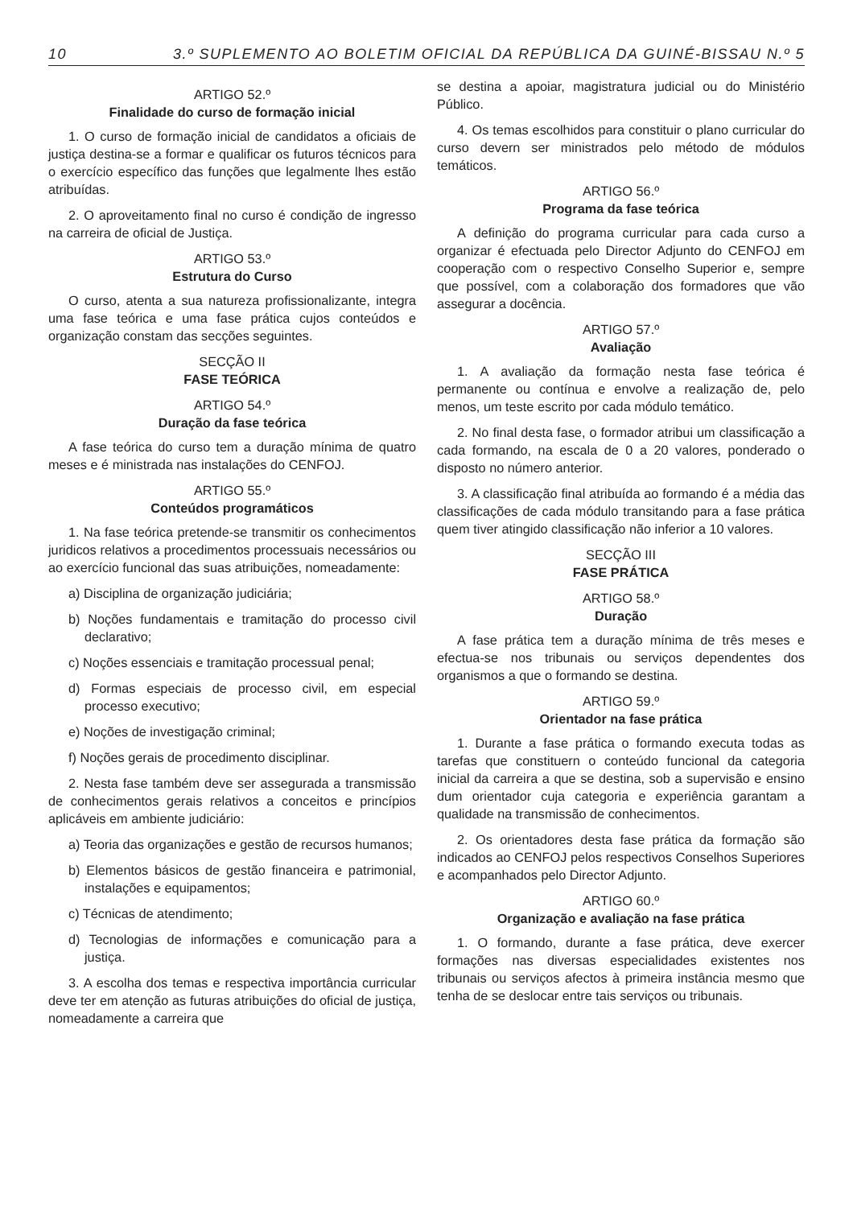10 3.º SUPLEMENTO AO BOLETIM OFICIAL DA REPÚBLICA DA GUINÉ-BISSAU N.º 5
ARTIGO 52.º
Finalidade do curso de formação inicial
1. O curso de formação inicial de candidatos a oficiais de justiça destina-se a formar e qualificar os futuros técnicos para o exercício específico das funções que legalmente lhes estão atribuídas.
2. O aproveitamento final no curso é condição de ingresso na carreira de oficial de Justiça.
ARTIGO 53.º
Estrutura do Curso
O curso, atenta a sua natureza profissionalizante, integra uma fase teórica e uma fase prática cujos conteúdos e organização constam das secções seguintes.
SECÇÃO II
FASE TEÓRICA
ARTIGO 54.º
Duração da fase teórica
A fase teórica do curso tem a duração mínima de quatro meses e é ministrada nas instalações do CENFOJ.
ARTIGO 55.º
Conteúdos programáticos
1. Na fase teórica pretende-se transmitir os conhecimentos juridicos relativos a procedimentos processuais necessários ou ao exercício funcional das suas atribuições, nomeadamente:
a) Disciplina de organização judiciária;
b) Noções fundamentais e tramitação do processo civil declarativo;
c) Noções essenciais e tramitação processual penal;
d) Formas especiais de processo civil, em especial processo executivo;
e) Noções de investigação criminal;
f) Noções gerais de procedimento disciplinar.
2. Nesta fase também deve ser assegurada a transmissão de conhecimentos gerais relativos a conceitos e princípios aplicáveis em ambiente judiciário:
a) Teoria das organizações e gestão de recursos humanos;
b) Elementos básicos de gestão financeira e patrimonial, instalações e equipamentos;
c) Técnicas de atendimento;
d) Tecnologias de informações e comunicação para a justiça.
3. A escolha dos temas e respectiva importância curricular deve ter em atenção as futuras atribuições do oficial de justiça, nomeadamente a carreira que
se destina a apoiar, magistratura judicial ou do Ministério Público.
4. Os temas escolhidos para constituir o plano curricular do curso devern ser ministrados pelo método de módulos temáticos.
ARTIGO 56.º
Programa da fase teórica
A definição do programa curricular para cada curso a organizar é efectuada pelo Director Adjunto do CENFOJ em cooperação com o respectivo Conselho Superior e, sempre que possível, com a colaboração dos formadores que vão assegurar a docência.
ARTIGO 57.º
Avaliação
1. A avaliação da formação nesta fase teórica é permanente ou contínua e envolve a realização de, pelo menos, um teste escrito por cada módulo temático.
2. No final desta fase, o formador atribui um classificação a cada formando, na escala de 0 a 20 valores, ponderado o disposto no número anterior.
3. A classificação final atribuída ao formando é a média das classificações de cada módulo transitando para a fase prática quem tiver atingido classificação não inferior a 10 valores.
SECÇÃO III
FASE PRÁTICA
ARTIGO 58.º
Duração
A fase prática tem a duração mínima de três meses e efectua-se nos tribunais ou serviços dependentes dos organismos a que o formando se destina.
ARTIGO 59.º
Orientador na fase prática
1. Durante a fase prática o formando executa todas as tarefas que constituern o conteúdo funcional da categoria inicial da carreira a que se destina, sob a supervisão e ensino dum orientador cuja categoria e experiência garantam a qualidade na transmissão de conhecimentos.
2. Os orientadores desta fase prática da formação são indicados ao CENFOJ pelos respectivos Conselhos Superiores e acompanhados pelo Director Adjunto.
ARTIGO 60.º
Organização e avaliação na fase prática
1. O formando, durante a fase prática, deve exercer formações nas diversas especialidades existentes nos tribunais ou serviços afectos à primeira instância mesmo que tenha de se deslocar entre tais serviços ou tribunais.